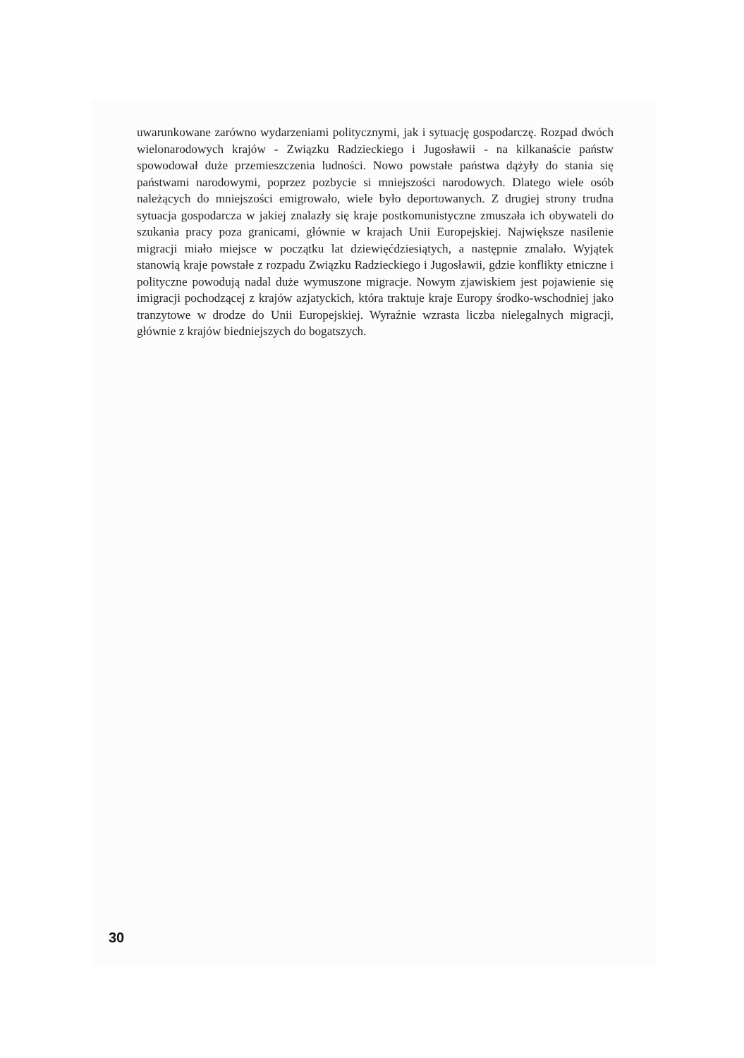uwarunkowane zarówno wydarzeniami politycznymi, jak i sytuację gospodarczę. Rozpad dwóch wielonarodowych krajów - Związku Radzieckiego i Jugosławii - na kilkanaście państw spowodował duże przemieszczenia ludności. Nowo powstałe państwa dążyły do stania się państwami narodowymi, poprzez pozbycie si mniejszości narodowych. Dlatego wiele osób należących do mniejszości emigrowało, wiele było deportowanych. Z drugiej strony trudna sytuacja gospodarcza w jakiej znalazły się kraje postkomunistyczne zmuszała ich obywateli do szukania pracy poza granicami, głównie w krajach Unii Europejskiej. Największe nasilenie migracji miało miejsce w początku lat dziewięćdziesiątych, a następnie zmalało. Wyjątek stanowią kraje powstałe z rozpadu Związku Radzieckiego i Jugosławii, gdzie konflikty etniczne i polityczne powodują nadal duże wymuszone migracje. Nowym zjawiskiem jest pojawienie się imigracji pochodzącej z krajów azjatyckich, która traktuje kraje Europy środko-wschodniej jako tranzytowe w drodze do Unii Europejskiej. Wyraźnie wzrasta liczba nielegalnych migracji, głównie z krajów biedniejszych do bogatszych.
30